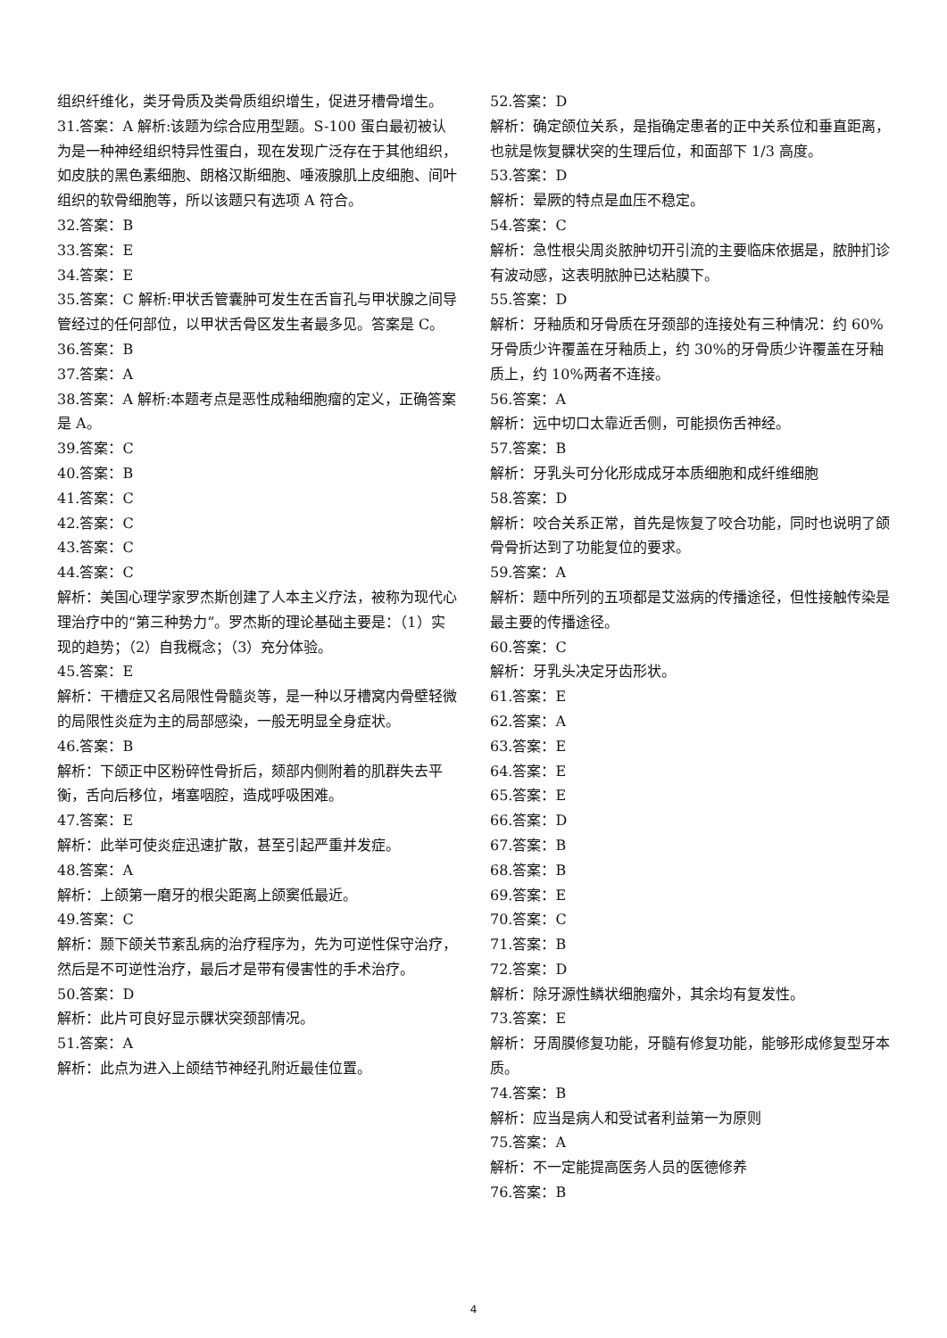组织纤维化，类牙骨质及类骨质组织增生，促进牙槽骨增生。
31.答案：A 解析:该题为综合应用型题。S-100 蛋白最初被认为是一种神经组织特异性蛋白，现在发现广泛存在于其他组织，如皮肤的黑色素细胞、朗格汉斯细胞、唾液腺肌上皮细胞、间叶组织的软骨细胞等，所以该题只有选项 A 符合。
32.答案：B
33.答案：E
34.答案：E
35.答案：C 解析:甲状舌管囊肿可发生在舌盲孔与甲状腺之间导管经过的任何部位，以甲状舌骨区发生者最多见。答案是 C。
36.答案：B
37.答案：A
38.答案：A 解析:本题考点是恶性成釉细胞瘤的定义，正确答案是 A。
39.答案：C
40.答案：B
41.答案：C
42.答案：C
43.答案：C
44.答案：C
解析：美国心理学家罗杰斯创建了人本主义疗法，被称为现代心理治疗中的“第三种势力”。罗杰斯的理论基础主要是：（1）实现的趋势；（2）自我概念；（3）充分体验。
45.答案：E
解析：干槽症又名局限性骨髓炎等，是一种以牙槽窝内骨壁轻微的局限性炎症为主的局部感染，一般无明显全身症状。
46.答案：B
解析：下颌正中区粉碎性骨折后，颏部内侧附着的肌群失去平衡，舌向后移位，堵塞咽腔，造成呼吸困难。
47.答案：E
解析：此举可使炎症迅速扩散，甚至引起严重并发症。
48.答案：A
解析：上颌第一磨牙的根尖距离上颌窦低最近。
49.答案：C
解析：颞下颌关节紊乱病的治疗程序为，先为可逆性保守治疗，然后是不可逆性治疗，最后才是带有侵害性的手术治疗。
50.答案：D
解析：此片可良好显示髁状突颈部情况。
51.答案：A
解析：此点为进入上颌结节神经孔附近最佳位置。
52.答案：D
解析：确定颌位关系，是指确定患者的正中关系位和垂直距离，也就是恢复髁状突的生理后位，和面部下 1/3 高度。
53.答案：D
解析：晕厥的特点是血压不稳定。
54.答案：C
解析：急性根尖周炎脓肿切开引流的主要临床依据是，脓肿扪诊有波动感，这表明脓肿已达粘膜下。
55.答案：D
解析：牙釉质和牙骨质在牙颈部的连接处有三种情况：约 60%牙骨质少许覆盖在牙釉质上，约 30%的牙骨质少许覆盖在牙釉质上，约 10%两者不连接。
56.答案：A
解析：远中切口太靠近舌侧，可能损伤舌神经。
57.答案：B
解析：牙乳头可分化形成成牙本质细胞和成纤维细胞
58.答案：D
解析：咬合关系正常，首先是恢复了咬合功能，同时也说明了颌骨骨折达到了功能复位的要求。
59.答案：A
解析：题中所列的五项都是艾滋病的传播途径，但性接触传染是最主要的传播途径。
60.答案：C
解析：牙乳头决定牙齿形状。
61.答案：E
62.答案：A
63.答案：E
64.答案：E
65.答案：E
66.答案：D
67.答案：B
68.答案：B
69.答案：E
70.答案：C
71.答案：B
72.答案：D
解析：除牙源性鳞状细胞瘤外，其余均有复发性。
73.答案：E
解析：牙周膜修复功能，牙髓有修复功能，能够形成修复型牙本质。
74.答案：B
解析：应当是病人和受试者利益第一为原则
75.答案：A
解析：不一定能提高医务人员的医德修养
76.答案：B
4